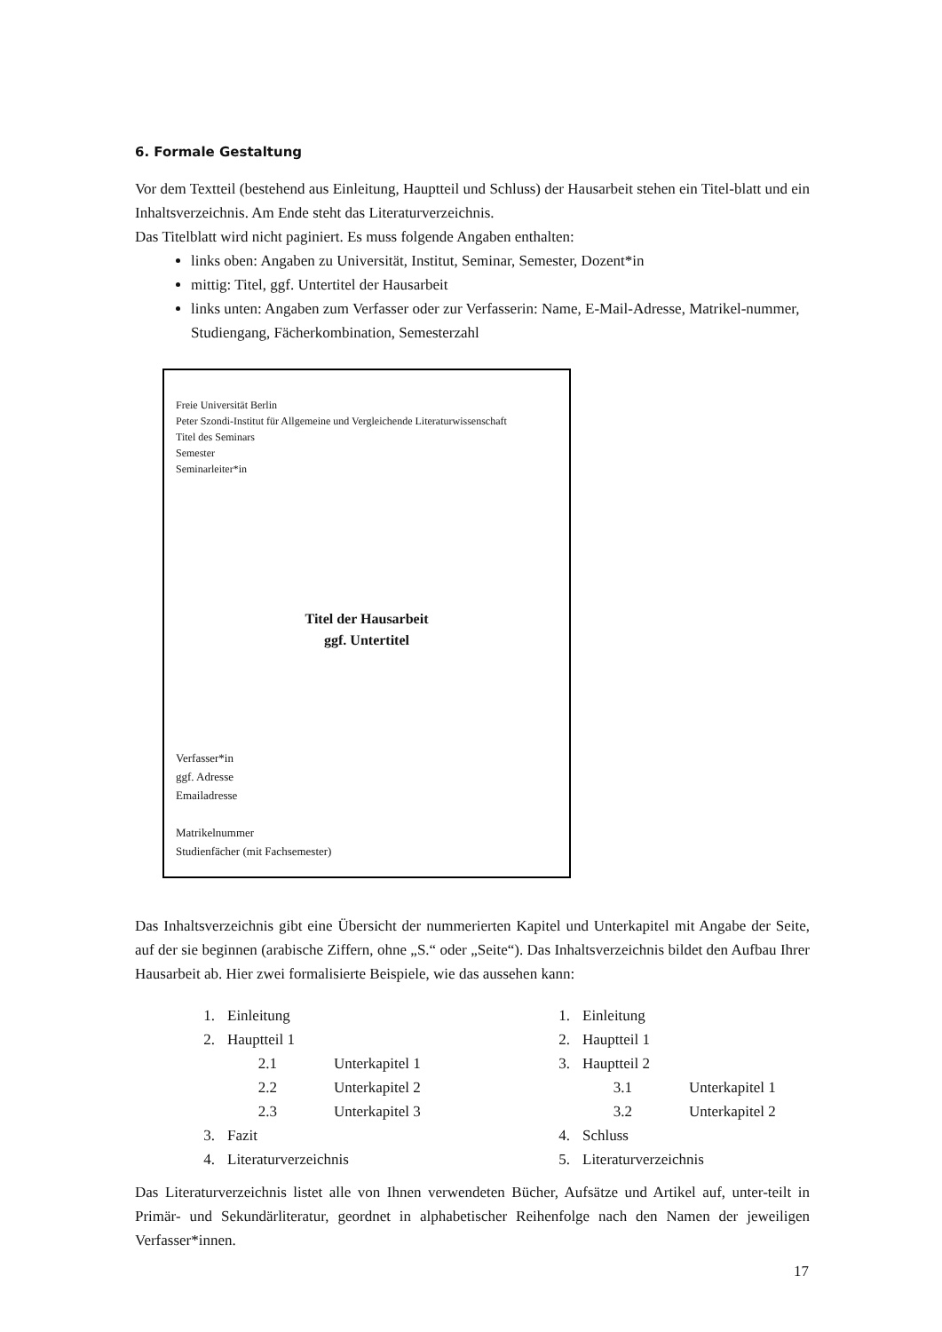6. Formale Gestaltung
Vor dem Textteil (bestehend aus Einleitung, Hauptteil und Schluss) der Hausarbeit stehen ein Titel-blatt und ein Inhaltsverzeichnis. Am Ende steht das Literaturverzeichnis.
Das Titelblatt wird nicht paginiert. Es muss folgende Angaben enthalten:
links oben: Angaben zu Universität, Institut, Seminar, Semester, Dozent*in
mittig: Titel, ggf. Untertitel der Hausarbeit
links unten: Angaben zum Verfasser oder zur Verfasserin: Name, E-Mail-Adresse, Matrikel-nummer, Studiengang, Fächerkombination, Semesterzahl
Freie Universität Berlin
Peter Szondi-Institut für Allgemeine und Vergleichende Literaturwissenschaft
Titel des Seminars
Semester
Seminarleiter*in
Titel der Hausarbeit
ggf. Untertitel
Verfasser*in
ggf. Adresse
Emailadresse
Matrikelnummer
Studienfächer (mit Fachsemester)
Das Inhaltsverzeichnis gibt eine Übersicht der nummerierten Kapitel und Unterkapitel mit Angabe der Seite, auf der sie beginnen (arabische Ziffern, ohne „S.“ oder „Seite“). Das Inhaltsverzeichnis bildet den Aufbau Ihrer Hausarbeit ab. Hier zwei formalisierte Beispiele, wie das aussehen kann:
1. Einleitung
2. Hauptteil 1
2.1 Unterkapitel 1
2.2 Unterkapitel 2
2.3 Unterkapitel 3
3. Fazit
4. Literaturverzeichnis
1. Einleitung
2. Hauptteil 1
3. Hauptteil 2
3.1 Unterkapitel 1
3.2 Unterkapitel 2
4. Schluss
5. Literaturverzeichnis
Das Literaturverzeichnis listet alle von Ihnen verwendeten Bücher, Aufsätze und Artikel auf, unter-teilt in Primär- und Sekundärliteratur, geordnet in alphabetischer Reihenfolge nach den Namen der jeweiligen Verfasser*innen.
17